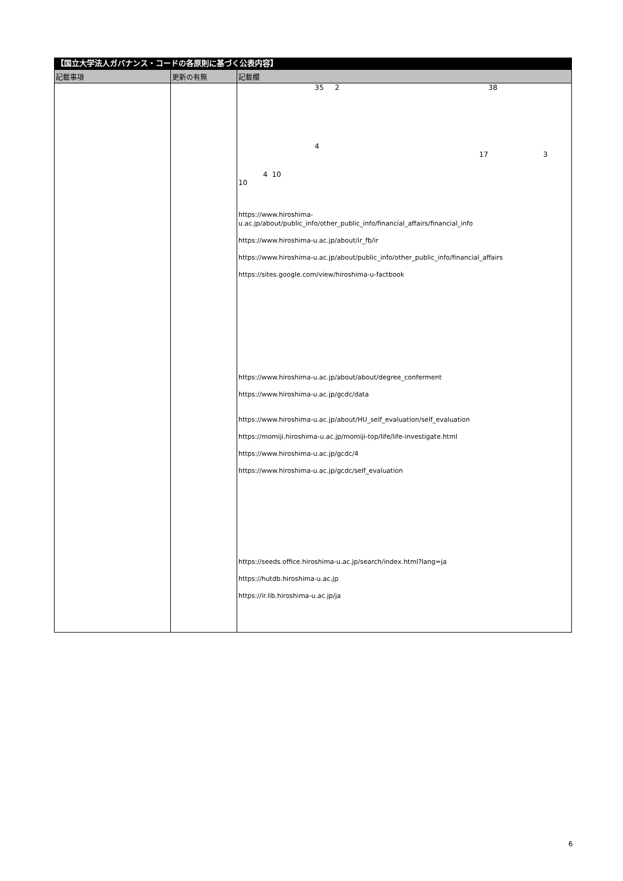【国立大学法人ガバナンス・コードの各原則に基づく公表内容】
| 記載事項 | 更新の有無 | 記載欄 |
| --- | --- | --- |
| | | 35 2 38 4 17 3 4 10 10 https://www.hiroshima- u.ac.jp/about/public_info/other_public_info/financial_affairs/financial_info https://www.hiroshima-u.ac.jp/about/ir_fb/ir https://www.hiroshima-u.ac.jp/about/public_info/other_public_info/financial_affairs https://sites.google.com/view/hiroshima-u-factbook https://www.hiroshima-u.ac.jp/about/about/degree_conferment https://www.hiroshima-u.ac.jp/gcdc/data https://www.hiroshima-u.ac.jp/about/HU_self_evaluation/self_evaluation https://momiji.hiroshima-u.ac.jp/momiji-top/life/life-investigate.html https://www.hiroshima-u.ac.jp/gcdc/4 https://www.hiroshima-u.ac.jp/gcdc/self_evaluation https://seeds.office.hiroshima-u.ac.jp/search/index.html?lang=ja https://hutdb.hiroshima-u.ac.jp https://ir.lib.hiroshima-u.ac.jp/ja |
6